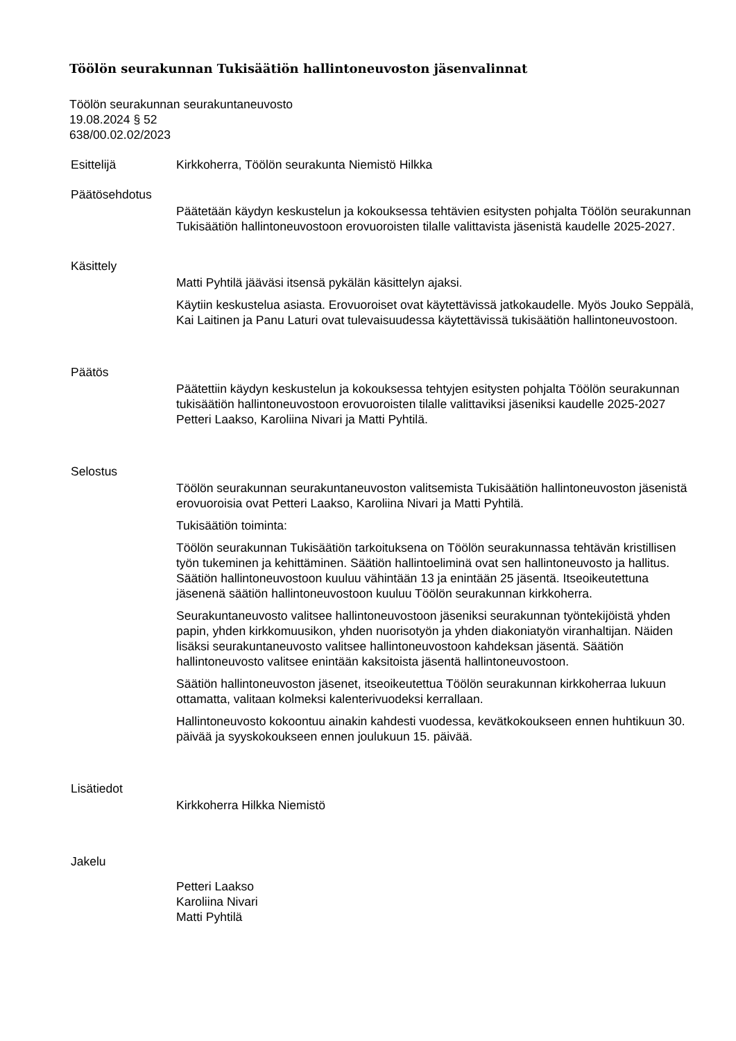Töölön seurakunnan Tukisäätiön hallintoneuvoston jäsenvalinnat
Töölön seurakunnan seurakuntaneuvosto
19.08.2024 § 52
638/00.02.02/2023
Esittelijä Kirkkoherra, Töölön seurakunta Niemistö Hilkka
Päätösehdotus
Päätetään käydyn keskustelun ja kokouksessa tehtävien esitysten pohjalta Töölön seurakunnan Tukisäätiön hallintoneuvostoon erovuoroisten tilalle valittavista jäsenistä kaudelle 2025-2027.
Käsittely
Matti Pyhtilä jääväsi itsensä pykälän käsittelyn ajaksi.
Käytiin keskustelua asiasta. Erovuoroiset ovat käytettävissä jatkokaudelle. Myös Jouko Seppälä, Kai Laitinen ja Panu Laturi ovat tulevaisuudessa käytettävissä tukisäätiön hallintoneuvostoon.
Päätös
Päätettiin käydyn keskustelun ja kokouksessa tehtyjen esitysten pohjalta Töölön seurakunnan tukisäätiön hallintoneuvostoon erovuoroisten tilalle valittaviksi jäseniksi kaudelle 2025-2027 Petteri Laakso, Karoliina Nivari ja Matti Pyhtilä.
Selostus
Töölön seurakunnan seurakuntaneuvoston valitsemista Tukisäätiön hallintoneuvoston jäsenistä erovuoroisia ovat Petteri Laakso, Karoliina Nivari ja Matti Pyhtilä.
Tukisäätiön toiminta:
Töölön seurakunnan Tukisäätiön tarkoituksena on Töölön seurakunnassa tehtävän kristillisen työn tukeminen ja kehittäminen. Säätiön hallintoeliminä ovat sen hallintoneuvosto ja hallitus. Säätiön hallintoneuvostoon kuuluu vähintään 13 ja enintään 25 jäsentä. Itseoikeutettuna jäsenenä säätiön hallintoneuvostoon kuuluu Töölön seurakunnan kirkkoherra.
Seurakuntaneuvosto valitsee hallintoneuvostoon jäseniksi seurakunnan työntekijöistä yhden papin, yhden kirkkomuusikon, yhden nuorisotyön ja yhden diakoniatyön viranhaltijan. Näiden lisäksi seurakuntaneuvosto valitsee hallintoneuvostoon kahdeksan jäsentä. Säätiön hallintoneuvosto valitsee enintään kaksitoista jäsentä hallintoneuvostoon.
Säätiön hallintoneuvoston jäsenet, itseoikeutettua Töölön seurakunnan kirkkoherraa lukuun ottamatta, valitaan kolmeksi kalenterivuodeksi kerrallaan.
Hallintoneuvosto kokoontuu ainakin kahdesti vuodessa, kevätkokoukseen ennen huhtikuun 30. päivää ja syyskokoukseen ennen joulukuun 15. päivää.
Lisätiedot
Kirkkoherra Hilkka Niemistö
Jakelu
Petteri Laakso
Karoliina Nivari
Matti Pyhtilä